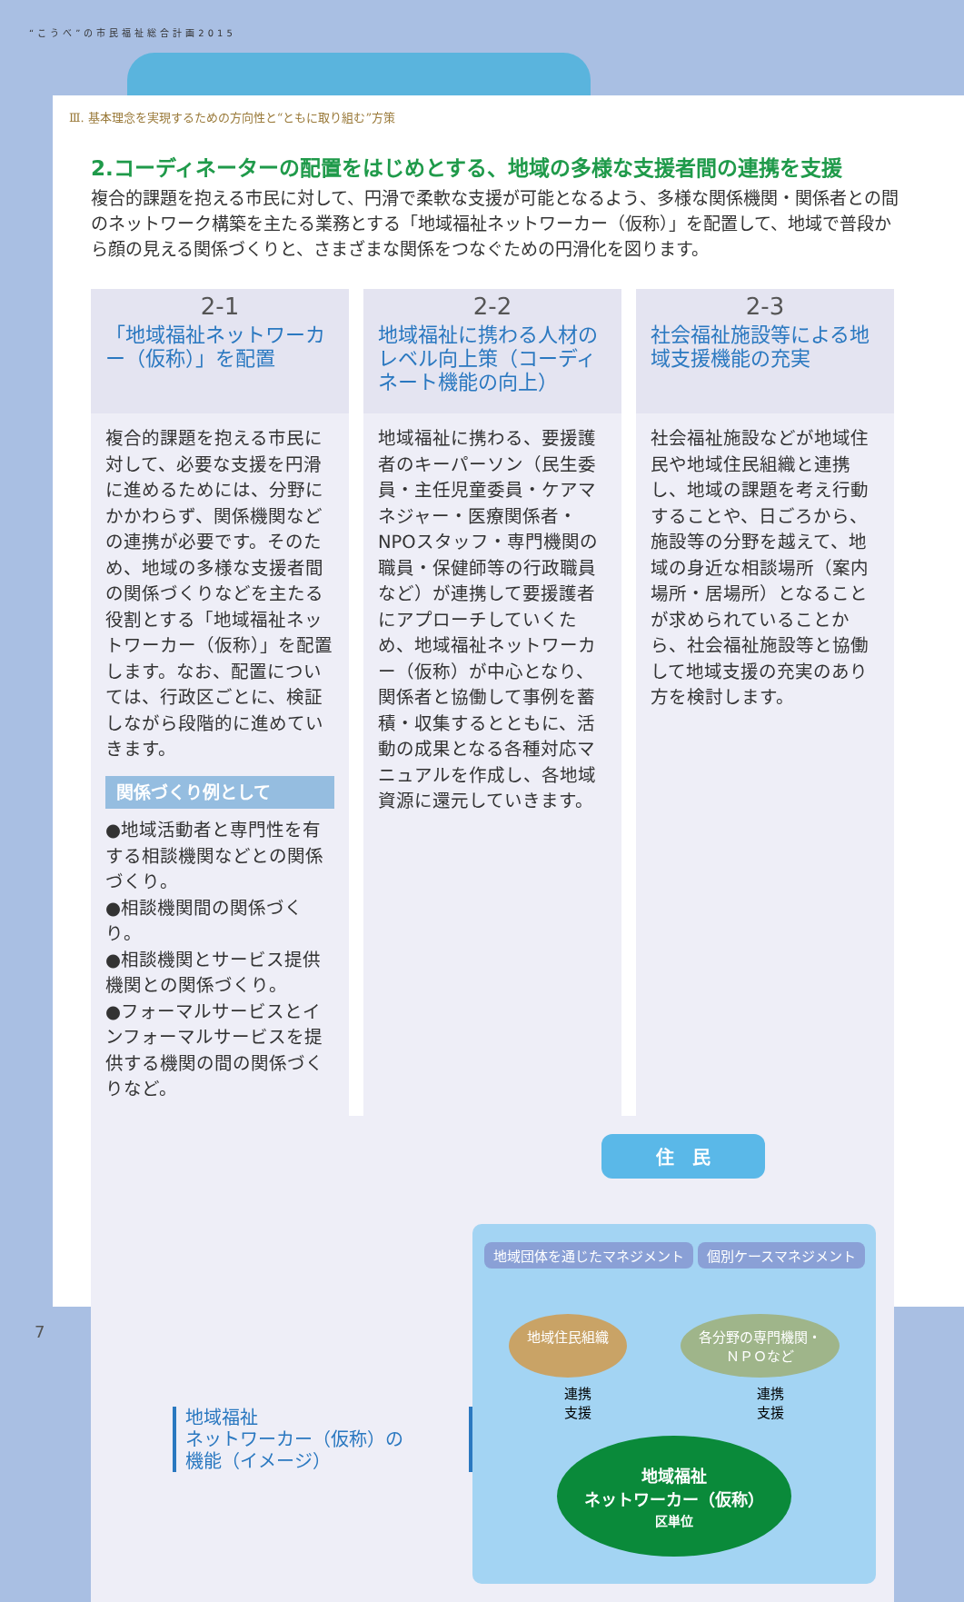“こうべ”の市民福祉総合計画2015
Ⅲ. 基本理念を実現するための方向性と“ともに取り組む”方策
2.コーディネーターの配置をはじめとする、地域の多様な支援者間の連携を支援
複合的課題を抱える市民に対して、円滑で柔軟な支援が可能となるよう、多様な関係機関・関係者との間のネットワーク構築を主たる業務とする「地域福祉ネットワーカー（仮称）」を配置して、地域で普段から顔の見える関係づくりと、さまざまな関係をつなぐための円滑化を図ります。
2-1
「地域福祉ネットワーカー（仮称）」を配置
複合的課題を抱える市民に対して、必要な支援を円滑に進めるためには、分野にかかわらず、関係機関などの連携が必要です。そのため、地域の多様な支援者間の関係づくりなどを主たる役割とする「地域福祉ネットワーカー（仮称）」を配置します。なお、配置については、行政区ごとに、検証しながら段階的に進めていきます。
関係づくり例として
●地域活動者と専門性を有する相談機関などとの関係づくり。
●相談機関間の関係づくり。
●相談機関とサービス提供機関との関係づくり。
●フォーマルサービスとインフォーマルサービスを提供する機関の間の関係づくりなど。
2-2
地域福祉に携わる人材のレベル向上策（コーディネート機能の向上）
地域福祉に携わる、要援護者のキーパーソン（民生委員・主任児童委員・ケアマネジャー・医療関係者・NPOスタッフ・専門機関の職員・保健師等の行政職員など）が連携して要援護者にアプローチしていくため、地域福祉ネットワーカー（仮称）が中心となり、関係者と協働して事例を蓄積・収集するとともに、活動の成果となる各種対応マニュアルを作成し、各地域資源に還元していきます。
2-3
社会福祉施設等による地域支援機能の充実
社会福祉施設などが地域住民や地域住民組織と連携し、地域の課題を考え行動することや、日ごろから、施設等の分野を越えて、地域の身近な相談場所（案内場所・居場所）となることが求められていることから、社会福祉施設等と協働して地域支援の充実のあり方を検討します。
地域福祉
ネットワーカー（仮称）の
機能（イメージ）
住　民
地域団体を通じたマネジメント 個別ケースマネジメント
地域住民組織 各分野の専門機関・
ＮＰＯなど
連携
支援 連携
支援
地域福祉
ネットワーカー（仮称）
区単位
7